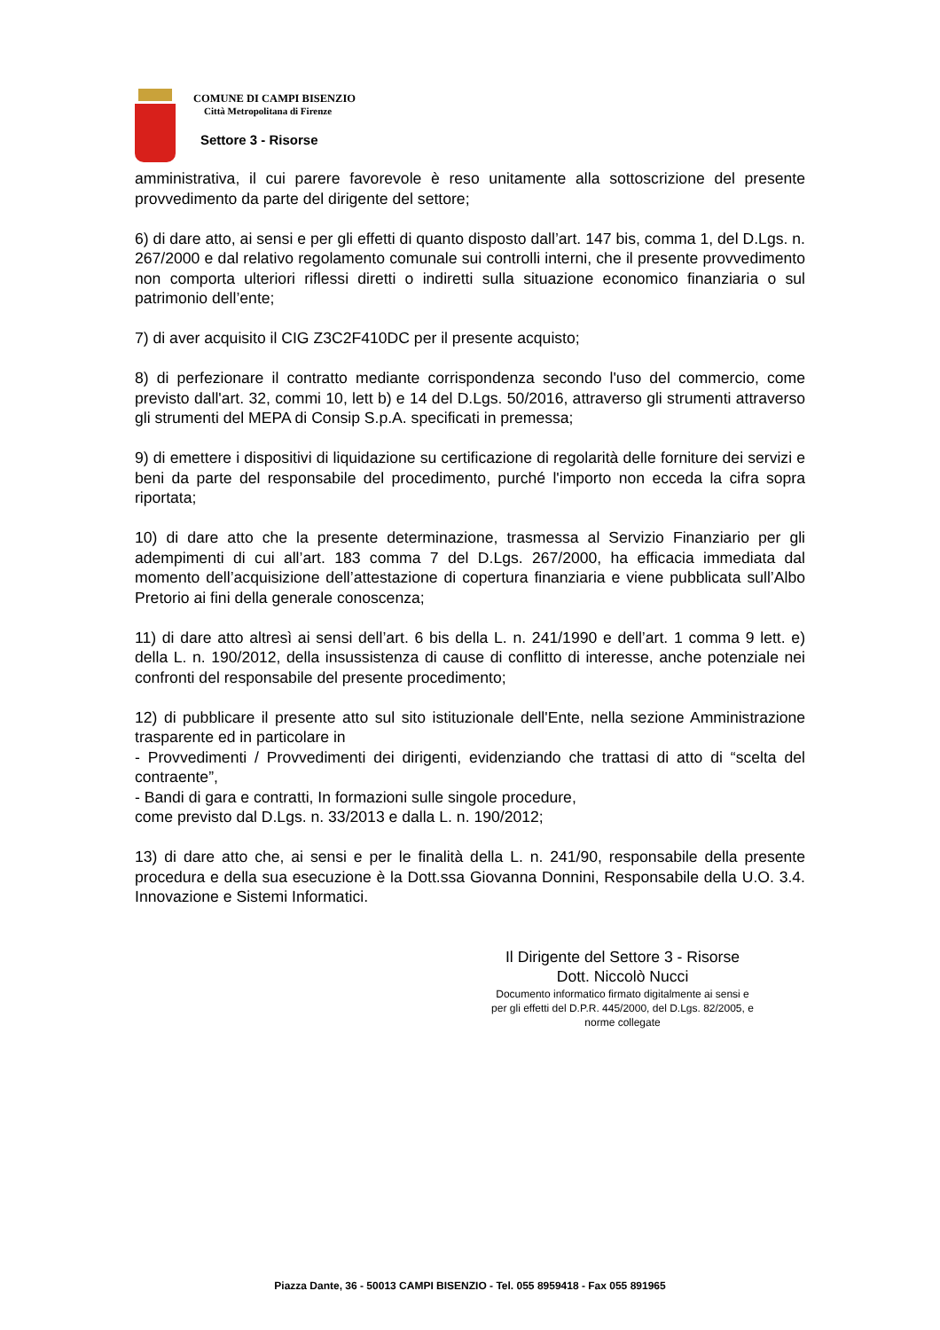COMUNE DI CAMPI BISENZIO
Città Metropolitana di Firenze
Settore 3 - Risorse
amministrativa, il cui parere favorevole è reso unitamente alla sottoscrizione del presente provvedimento da parte del dirigente del settore;
6) di dare atto, ai sensi e per gli effetti di quanto disposto dall’art. 147 bis, comma 1, del D.Lgs. n. 267/2000 e dal relativo regolamento comunale sui controlli interni, che il presente provvedimento non comporta ulteriori riflessi diretti o indiretti sulla situazione economico finanziaria o sul patrimonio dell’ente;
7) di aver acquisito il CIG Z3C2F410DC per il presente acquisto;
8) di perfezionare il contratto mediante corrispondenza secondo l'uso del commercio, come previsto dall'art. 32, commi 10, lett b) e 14 del D.Lgs. 50/2016, attraverso gli strumenti attraverso gli strumenti del MEPA di Consip S.p.A. specificati in premessa;
9) di emettere i dispositivi di liquidazione su certificazione di regolarità delle forniture dei servizi e beni da parte del responsabile del procedimento, purché l'importo non ecceda la cifra sopra riportata;
10) di dare atto che la presente determinazione, trasmessa al Servizio Finanziario per gli adempimenti di cui all’art. 183 comma 7 del D.Lgs. 267/2000, ha efficacia immediata dal momento dell’acquisizione dell’attestazione di copertura finanziaria e viene pubblicata sull’Albo Pretorio ai fini della generale conoscenza;
11) di dare atto altresì ai sensi dell’art. 6 bis della L. n. 241/1990 e dell’art. 1 comma 9 lett. e) della L. n. 190/2012, della insussistenza di cause di conflitto di interesse, anche potenziale nei confronti del responsabile del presente procedimento;
12) di pubblicare il presente atto sul sito istituzionale dell'Ente, nella sezione Amministrazione trasparente ed in particolare in
- Provvedimenti / Provvedimenti dei dirigenti, evidenziando che trattasi di atto di “scelta del contraente”,
- Bandi di gara e contratti, In formazioni sulle singole procedure,
come previsto dal D.Lgs. n. 33/2013 e dalla L. n. 190/2012;
13) di dare atto che, ai sensi e per le finalità della L. n. 241/90, responsabile della presente procedura e della sua esecuzione è la Dott.ssa Giovanna Donnini, Responsabile della U.O. 3.4. Innovazione e Sistemi Informatici.
Il Dirigente del Settore 3 - Risorse
Dott. Niccolò Nucci
Documento informatico firmato digitalmente ai sensi e per gli effetti del D.P.R. 445/2000, del D.Lgs. 82/2005, e norme collegate
Piazza Dante, 36 - 50013 CAMPI BISENZIO - Tel. 055 8959418 - Fax 055 891965